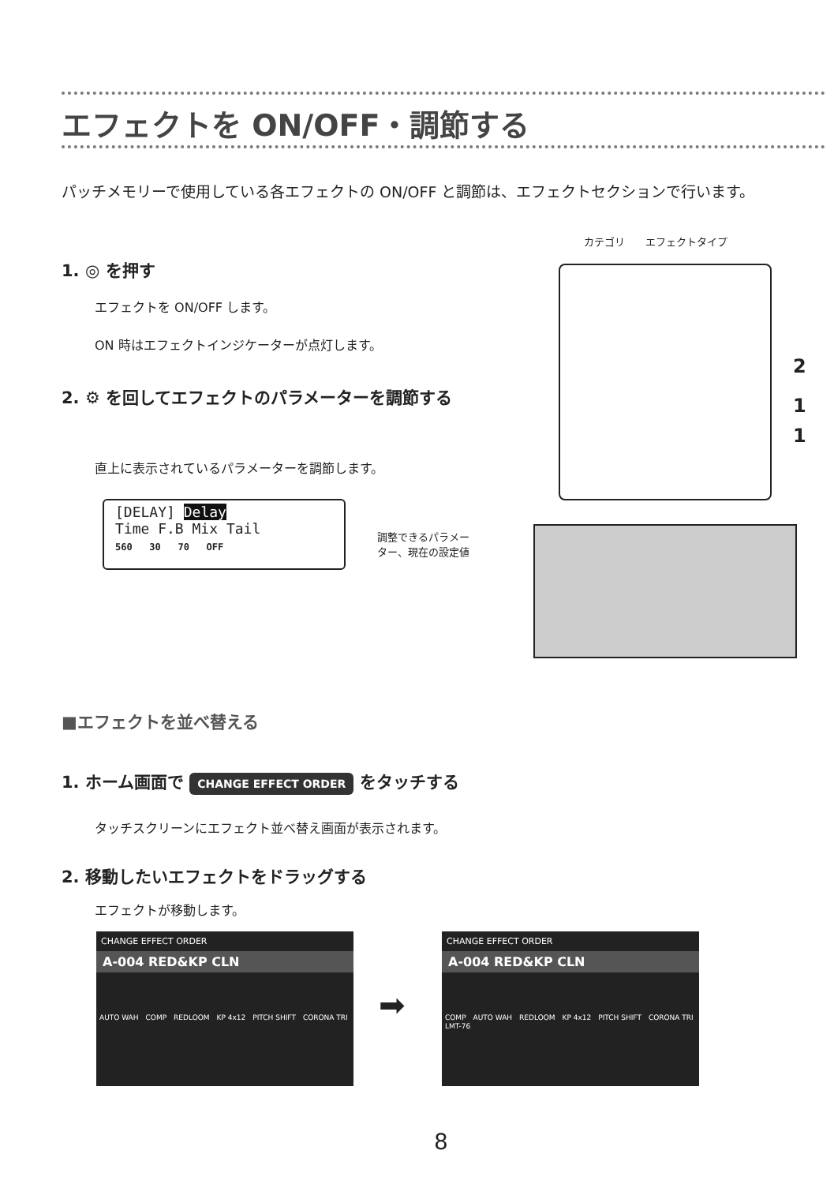エフェクトを ON/OFF・調節する
パッチメモリーで使用している各エフェクトの ON/OFF と調節は、エフェクトセクションで行います。
カテゴリ　　エフェクトタイプ
1. ◎ を押す
エフェクトを ON/OFF します。
ON 時はエフェクトインジケーターが点灯します。
2. ⚙ を回してエフェクトのパラメーターを調節する
直上に表示されているパラメーターを調節します。
2
1
1
[DELAY] Delay
Time F.B Mix Tail
560 30 70 OFF
調整できるパラメー
ター、現在の設定値
■エフェクトを並べ替える
1. ホーム画面で CHANGE EFFECT ORDER をタッチする
タッチスクリーンにエフェクト並べ替え画面が表示されます。
2. 移動したいエフェクトをドラッグする
エフェクトが移動します。
CHANGE EFFECT ORDER
A-004 RED&KP CLN
AUTO WAH　COMP　REDLOOM　KP 4x12　PITCH SHIFT　CORONA TRI
➡
CHANGE EFFECT ORDER
A-004 RED&KP CLN
COMP　AUTO WAH　REDLOOM　KP 4x12　PITCH SHIFT　CORONA TRI　LMT-76
8